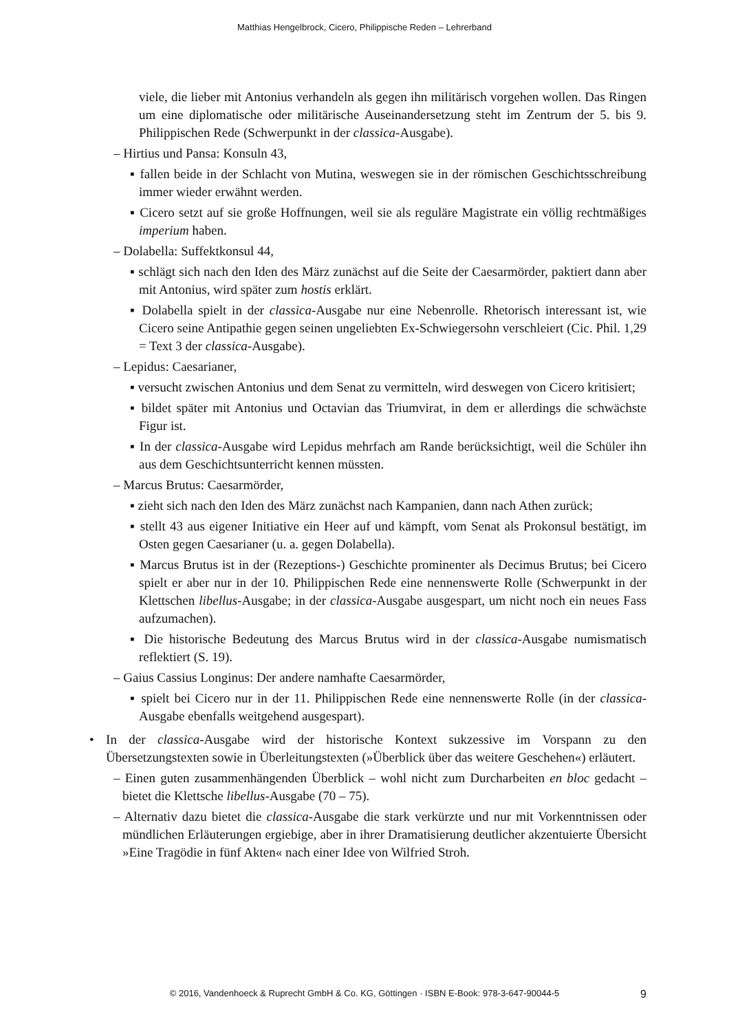Matthias Hengelbrock, Cicero, Philippische Reden – Lehrerband
viele, die lieber mit Antonius verhandeln als gegen ihn militärisch vorgehen wollen. Das Ringen um eine diplomatische oder militärische Auseinandersetzung steht im Zentrum der 5. bis 9. Philippischen Rede (Schwerpunkt in der classica-Ausgabe).
– Hirtius und Pansa: Konsuln 43,
▪ fallen beide in der Schlacht von Mutina, weswegen sie in der römischen Geschichtsschreibung immer wieder erwähnt werden.
▪ Cicero setzt auf sie große Hoffnungen, weil sie als reguläre Magistrate ein völlig rechtmäßiges imperium haben.
– Dolabella: Suffektkonsul 44,
▪ schlägt sich nach den Iden des März zunächst auf die Seite der Caesarmörder, paktiert dann aber mit Antonius, wird später zum hostis erklärt.
▪ Dolabella spielt in der classica-Ausgabe nur eine Nebenrolle. Rhetorisch interessant ist, wie Cicero seine Antipathie gegen seinen ungeliebten Ex-Schwiegersohn verschleiert (Cic. Phil. 1,29 = Text 3 der classica-Ausgabe).
– Lepidus: Caesarianer,
▪ versucht zwischen Antonius und dem Senat zu vermitteln, wird deswegen von Cicero kritisiert;
▪ bildet später mit Antonius und Octavian das Triumvirat, in dem er allerdings die schwächste Figur ist.
▪ In der classica-Ausgabe wird Lepidus mehrfach am Rande berücksichtigt, weil die Schüler ihn aus dem Geschichtsunterricht kennen müssten.
– Marcus Brutus: Caesarmörder,
▪ zieht sich nach den Iden des März zunächst nach Kampanien, dann nach Athen zurück;
▪ stellt 43 aus eigener Initiative ein Heer auf und kämpft, vom Senat als Prokonsul bestätigt, im Osten gegen Caesarianer (u. a. gegen Dolabella).
▪ Marcus Brutus ist in der (Rezeptions-) Geschichte prominenter als Decimus Brutus; bei Cicero spielt er aber nur in der 10. Philippischen Rede eine nennenswerte Rolle (Schwerpunkt in der Klettschen libellus-Ausgabe; in der classica-Ausgabe ausgespart, um nicht noch ein neues Fass aufzumachen).
▪ Die historische Bedeutung des Marcus Brutus wird in der classica-Ausgabe numismatisch reflektiert (S. 19).
– Gaius Cassius Longinus: Der andere namhafte Caesarmörder,
▪ spielt bei Cicero nur in der 11. Philippischen Rede eine nennenswerte Rolle (in der classica-Ausgabe ebenfalls weitgehend ausgespart).
• In der classica-Ausgabe wird der historische Kontext sukzessive im Vorspann zu den Übersetzungstexten sowie in Überleitungstexten (»Überblick über das weitere Geschehen«) erläutert.
– Einen guten zusammenhängenden Überblick – wohl nicht zum Durcharbeiten en bloc gedacht – bietet die Klettsche libellus-Ausgabe (70 – 75).
– Alternativ dazu bietet die classica-Ausgabe die stark verkürzte und nur mit Vorkenntnissen oder mündlichen Erläuterungen ergiebige, aber in ihrer Dramatisierung deutlicher akzentuierte Übersicht »Eine Tragödie in fünf Akten« nach einer Idee von Wilfried Stroh.
© 2016, Vandenhoeck & Ruprecht GmbH & Co. KG, Göttingen · ISBN E-Book: 978-3-647-90044-5 9